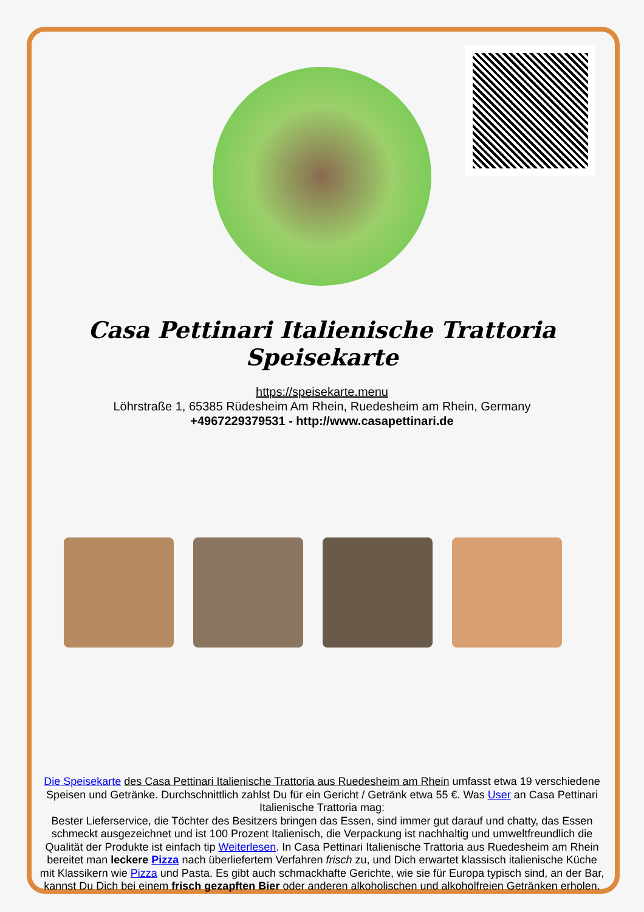Casa Pettinari Italienische Trattoria Speisekarte
https://speisekarte.menu
Löhrstraße 1, 65385 Rüdesheim Am Rhein, Ruedesheim am Rhein, Germany
+4967229379531 - http://www.casapettinari.de
Die Speisekarte des Casa Pettinari Italienische Trattoria aus Ruedesheim am Rhein umfasst etwa 19 verschiedene Speisen und Getränke. Durchschnittlich zahlst Du für ein Gericht / Getränk etwa 55 €. Was User an Casa Pettinari Italienische Trattoria mag:
Bester Lieferservice, die Töchter des Besitzers bringen das Essen, sind immer gut darauf und chatty, das Essen schmeckt ausgezeichnet und ist 100 Prozent Italienisch, die Verpackung ist nachhaltig und umweltfreundlich die Qualität der Produkte ist einfach tip Weiterlesen. In Casa Pettinari Italienische Trattoria aus Ruedesheim am Rhein bereitet man leckere Pizza nach überliefertem Verfahren frisch zu, und Dich erwartet klassisch italienische Küche mit Klassikern wie Pizza und Pasta. Es gibt auch schmackhafte Gerichte, wie sie für Europa typisch sind, an der Bar, kannst Du Dich bei einem frisch gezapften Bier oder anderen alkoholischen und alkoholfreien Getränken erholen.